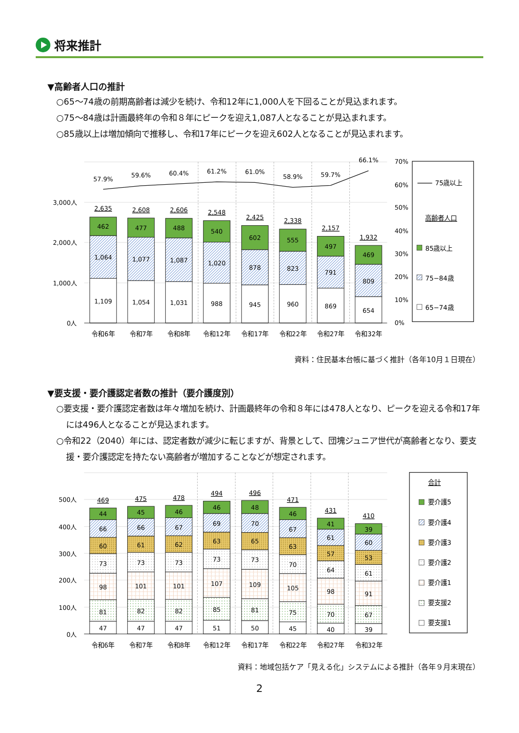将来推計
▼高齢者人口の推計
○65～74歳の前期高齢者は減少を続け、令和12年に1,000人を下回ることが見込まれます。
○75～84歳は計画最終年の令和８年にピークを迎え1,087人となることが見込まれます。
○85歳以上は増加傾向で推移し、令和17年にピークを迎え602人となることが見込まれます。
3,000人
2,000人
1,000人
0人
70%
60%
50%
40%
30%
20%
10%
0%
57.9%
2,635
462
1,064
1,109
59.6%
2,608
477
1,077
1,054
60.4%
2,606
488
1,087
1,031
61.2%
2,548
540
1,020
988
61.0%
2,425
602
878
945
58.9%
2,338
555
823
960
59.7%
2,157
497
791
869
66.1%
1,932
469
809
654
令和6年
令和7年
令和8年
令和12年
令和17年
令和22年
令和27年
令和32年
75歳以上
高齢者人口
85歳以上
75−84歳
65−74歳
資料：住民基本台帳に基づく推計（各年10月１日現在）
▼要支援・要介護認定者数の推計（要介護度別）
○要支援・要介護認定者数は年々増加を続け、計画最終年の令和８年には478人となり、ピークを迎える令和17年には496人となることが見込まれます。
○令和22（2040）年には、認定者数が減少に転じますが、背景として、団塊ジュニア世代が高齢者となり、要支援・要介護認定を持たない高齢者が増加することなどが想定されます。
500人
400人
300人
200人
100人
0人
469
44
66
60
73
98
81
47
475
45
66
61
73
101
82
47
478
46
67
62
73
101
82
47
494
46
69
63
73
107
85
51
496
48
70
65
73
109
81
50
471
46
67
63
70
105
75
45
431
41
61
57
64
98
70
40
410
39
60
53
61
91
67
39
令和6年
令和7年
令和8年
令和12年
令和17年
令和22年
令和27年
令和32年
合計
要介護5
要介護4
要介護3
要介護2
要介護1
要支援2
要支援1
資料：地域包括ケア「見える化」システムによる推計（各年９月末現在）
2